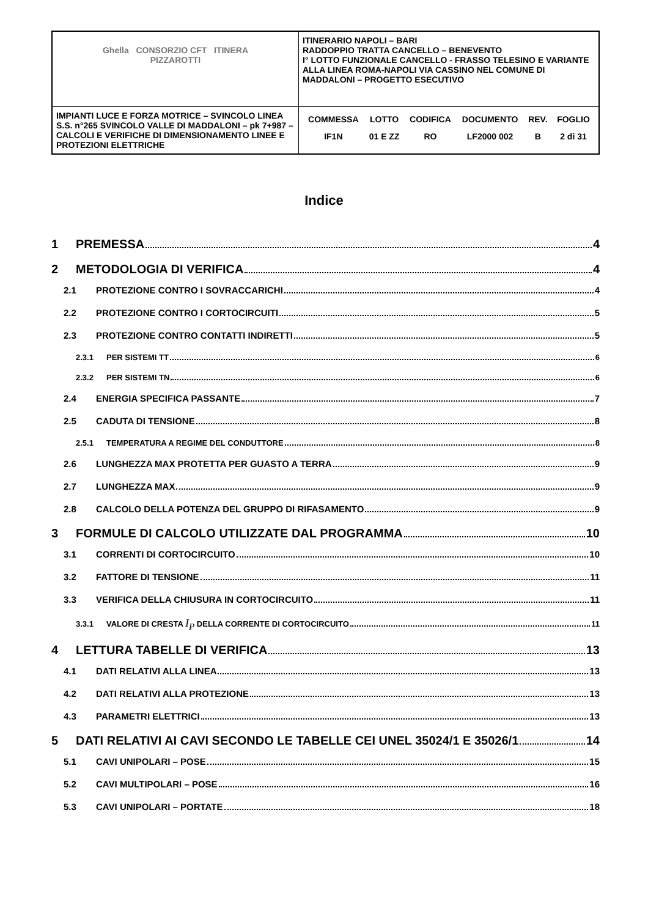| Ghella CONSORZIO CFT ITINERA PIZZAROTTI | ITINERARIO NAPOLI – BARI RADDOPPIO TRATTA CANCELLO – BENEVENTO I° LOTTO FUNZIONALE CANCELLO - FRASSO TELESINO E VARIANTE ALLA LINEA ROMA-NAPOLI VIA CASSINO NEL COMUNE DI MADDALONI – PROGETTO ESECUTIVO |
| IMPIANTI LUCE E FORZA MOTRICE – SVINCOLO LINEA S.S. n°265 SVINCOLO VALLE DI MADDALONI – pk 7+987 –CALCOLI E VERIFICHE DI DIMENSIONAMENTO LINEE E PROTEZIONI ELETTRICHE | / COMMESSA / LOTTO / CODIFICA / DOCUMENTO / REV. / FOGLIO / / IF1N / 01 E ZZ / RO / LF2000 002 / B / 2 di 31 / |
Indice
1 PREMESSA 4
2 METODOLOGIA DI VERIFICA 4
2.1 PROTEZIONE CONTRO I SOVRACCARICHI 4
2.2 PROTEZIONE CONTRO I CORTOCIRCUITI 5
2.3 PROTEZIONE CONTRO CONTATTI INDIRETTI 5
2.3.1 PER SISTEMI TT 6
2.3.2 PER SISTEMI TN 6
2.4 ENERGIA SPECIFICA PASSANTE 7
2.5 CADUTA DI TENSIONE 8
2.5.1 TEMPERATURA A REGIME DEL CONDUTTORE 8
2.6 LUNGHEZZA MAX PROTETTA PER GUASTO A TERRA 9
2.7 LUNGHEZZA MAX 9
2.8 CALCOLO DELLA POTENZA DEL GRUPPO DI RIFASAMENTO 9
3 FORMULE DI CALCOLO UTILIZZATE DAL PROGRAMMA 10
3.1 CORRENTI DI CORTOCIRCUITO 10
3.2 FATTORE DI TENSIONE 11
3.3 VERIFICA DELLA CHIUSURA IN CORTOCIRCUITO 11
3.3.1 VALORE DI CRESTA I<sub>P</sub> DELLA CORRENTE DI CORTOCIRCUITO 11
4 LETTURA TABELLE DI VERIFICA 13
4.1 DATI RELATIVI ALLA LINEA 13
4.2 DATI RELATIVI ALLA PROTEZIONE 13
4.3 PARAMETRI ELETTRICI 13
5 DATI RELATIVI AI CAVI SECONDO LE TABELLE CEI UNEL 35024/1 E 35026/1 14
5.1 CAVI UNIPOLARI – POSE 15
5.2 CAVI MULTIPOLARI – POSE 16
5.3 CAVI UNIPOLARI – PORTATE 18